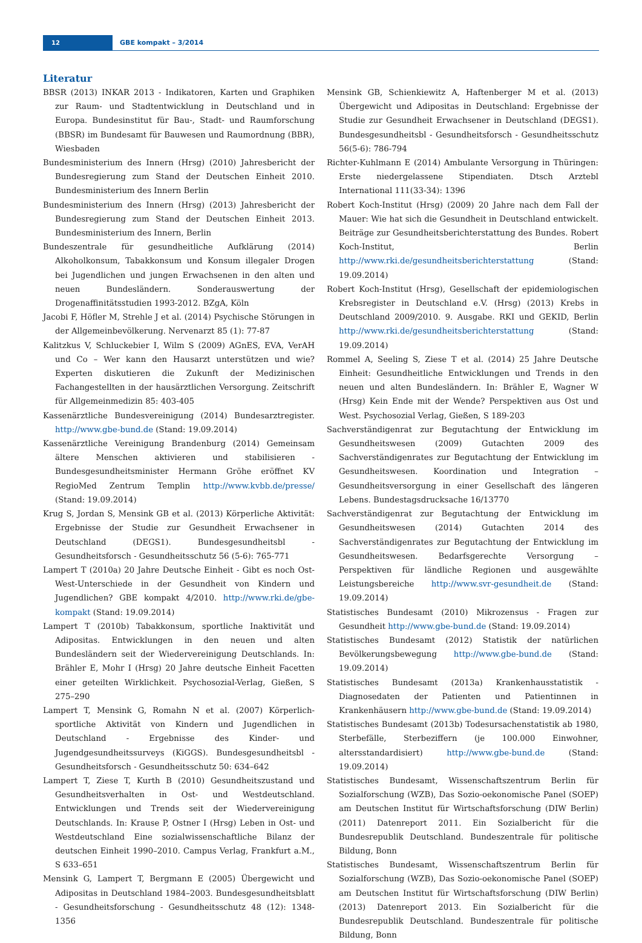12
GBE kompakt – 3/2014
Literatur
BBSR (2013) INKAR 2013 - Indikatoren, Karten und Graphiken zur Raum- und Stadtentwicklung in Deutschland und in Europa. Bundesinstitut für Bau-, Stadt- und Raumforschung (BBSR) im Bundesamt für Bauwesen und Raumordnung (BBR), Wiesbaden
Bundesministerium des Innern (Hrsg) (2010) Jahresbericht der Bundesregierung zum Stand der Deutschen Einheit 2010. Bundesministerium des Innern Berlin
Bundesministerium des Innern (Hrsg) (2013) Jahresbericht der Bundesregierung zum Stand der Deutschen Einheit 2013. Bundesministerium des Innern, Berlin
Bundeszentrale für gesundheitliche Aufklärung (2014) Alkoholkonsum, Tabakkonsum und Konsum illegaler Drogen bei Jugendlichen und jungen Erwachsenen in den alten und neuen Bundesländern. Sonderauswertung der Drogenaffinitätsstudien 1993-2012. BZgA, Köln
Jacobi F, Höfler M, Strehle J et al. (2014) Psychische Störungen in der Allgemeinbevölkerung. Nervenarzt 85 (1): 77-87
Kalitzkus V, Schluckebier I, Wilm S (2009) AGnES, EVA, VerAH und Co – Wer kann den Hausarzt unterstützen und wie? Experten diskutieren die Zukunft der Medizinischen Fachangestellten in der hausärztlichen Versorgung. Zeitschrift für Allgemeinmedizin 85: 403-405
Kassenärztliche Bundesvereinigung (2014) Bundesarztregister. http://www.gbe-bund.de (Stand: 19.09.2014)
Kassenärztliche Vereinigung Brandenburg (2014) Gemeinsam ältere Menschen aktivieren und stabilisieren - Bundesgesundheitsminister Hermann Gröhe eröffnet KV RegioMed Zentrum Templin http://www.kvbb.de/presse/ (Stand: 19.09.2014)
Krug S, Jordan S, Mensink GB et al. (2013) Körperliche Aktivität: Ergebnisse der Studie zur Gesundheit Erwachsener in Deutschland (DEGS1). Bundesgesundheitsbl - Gesundheitsforsch - Gesundheitsschutz 56 (5-6): 765-771
Lampert T (2010a) 20 Jahre Deutsche Einheit - Gibt es noch Ost-West-Unterschiede in der Gesundheit von Kindern und Jugendlichen? GBE kompakt 4/2010. http://www.rki.de/gbe-kompakt (Stand: 19.09.2014)
Lampert T (2010b) Tabakkonsum, sportliche Inaktivität und Adipositas. Entwicklungen in den neuen und alten Bundesländern seit der Wiedervereinigung Deutschlands. In: Brähler E, Mohr I (Hrsg) 20 Jahre deutsche Einheit Facetten einer geteilten Wirklichkeit. Psychosozial-Verlag, Gießen, S 275–290
Lampert T, Mensink G, Romahn N et al. (2007) Körperlich-sportliche Aktivität von Kindern und Jugendlichen in Deutschland - Ergebnisse des Kinder- und Jugendgesundheitssurveys (KiGGS). Bundesgesundheitsbl - Gesundheitsforsch - Gesundheitsschutz 50: 634–642
Lampert T, Ziese T, Kurth B (2010) Gesundheitszustand und Gesundheitsverhalten in Ost- und Westdeutschland. Entwicklungen und Trends seit der Wiedervereinigung Deutschlands. In: Krause P, Ostner I (Hrsg) Leben in Ost- und Westdeutschland Eine sozialwissenschaftliche Bilanz der deutschen Einheit 1990–2010. Campus Verlag, Frankfurt a.M., S 633–651
Mensink G, Lampert T, Bergmann E (2005) Übergewicht und Adipositas in Deutschland 1984–2003. Bundesgesundheitsblatt - Gesundheitsforschung - Gesundheitsschutz 48 (12): 1348-1356
Mensink GB, Schienkiewitz A, Haftenberger M et al. (2013) Übergewicht und Adipositas in Deutschland: Ergebnisse der Studie zur Gesundheit Erwachsener in Deutschland (DEGS1). Bundesgesundheitsbl - Gesundheitsforsch - Gesundheitsschutz 56(5-6): 786-794
Richter-Kuhlmann E (2014) Ambulante Versorgung in Thüringen: Erste niedergelassene Stipendiaten. Dtsch Arztebl International 111(33-34): 1396
Robert Koch-Institut (Hrsg) (2009) 20 Jahre nach dem Fall der Mauer: Wie hat sich die Gesundheit in Deutschland entwickelt. Beiträge zur Gesundheitsberichterstattung des Bundes. Robert Koch-Institut, Berlin http://www.rki.de/gesundheitsberichterstattung (Stand: 19.09.2014)
Robert Koch-Institut (Hrsg), Gesellschaft der epidemiologischen Krebsregister in Deutschland e.V. (Hrsg) (2013) Krebs in Deutschland 2009/2010. 9. Ausgabe. RKI und GEKID, Berlin http://www.rki.de/gesundheitsberichterstattung (Stand: 19.09.2014)
Rommel A, Seeling S, Ziese T et al. (2014) 25 Jahre Deutsche Einheit: Gesundheitliche Entwicklungen und Trends in den neuen und alten Bundesländern. In: Brähler E, Wagner W (Hrsg) Kein Ende mit der Wende? Perspektiven aus Ost und West. Psychosozial Verlag, Gießen, S 189-203
Sachverständigenrat zur Begutachtung der Entwicklung im Gesundheitswesen (2009) Gutachten 2009 des Sachverständigenrates zur Begutachtung der Entwicklung im Gesundheitswesen. Koordination und Integration – Gesundheitsversorgung in einer Gesellschaft des längeren Lebens. Bundestagsdrucksache 16/13770
Sachverständigenrat zur Begutachtung der Entwicklung im Gesundheitswesen (2014) Gutachten 2014 des Sachverständigenrates zur Begutachtung der Entwicklung im Gesundheitswesen. Bedarfsgerechte Versorgung – Perspektiven für ländliche Regionen und ausgewählte Leistungsbereiche http://www.svr-gesundheit.de (Stand: 19.09.2014)
Statistisches Bundesamt (2010) Mikrozensus - Fragen zur Gesundheit http://www.gbe-bund.de (Stand: 19.09.2014)
Statistisches Bundesamt (2012) Statistik der natürlichen Bevölkerungsbewegung http://www.gbe-bund.de (Stand: 19.09.2014)
Statistisches Bundesamt (2013a) Krankenhausstatistik - Diagnosedaten der Patienten und Patientinnen in Krankenhäusern http://www.gbe-bund.de (Stand: 19.09.2014)
Statistisches Bundesamt (2013b) Todesursachenstatistik ab 1980, Sterbefälle, Sterbeziffern (je 100.000 Einwohner, altersstandardisiert) http://www.gbe-bund.de (Stand: 19.09.2014)
Statistisches Bundesamt, Wissenschaftszentrum Berlin für Sozialforschung (WZB), Das Sozio-oekonomische Panel (SOEP) am Deutschen Institut für Wirtschaftsforschung (DIW Berlin) (2011) Datenreport 2011. Ein Sozialbericht für die Bundesrepublik Deutschland. Bundeszentrale für politische Bildung, Bonn
Statistisches Bundesamt, Wissenschaftszentrum Berlin für Sozialforschung (WZB), Das Sozio-oekonomische Panel (SOEP) am Deutschen Institut für Wirtschaftsforschung (DIW Berlin) (2013) Datenreport 2013. Ein Sozialbericht für die Bundesrepublik Deutschland. Bundeszentrale für politische Bildung, Bonn